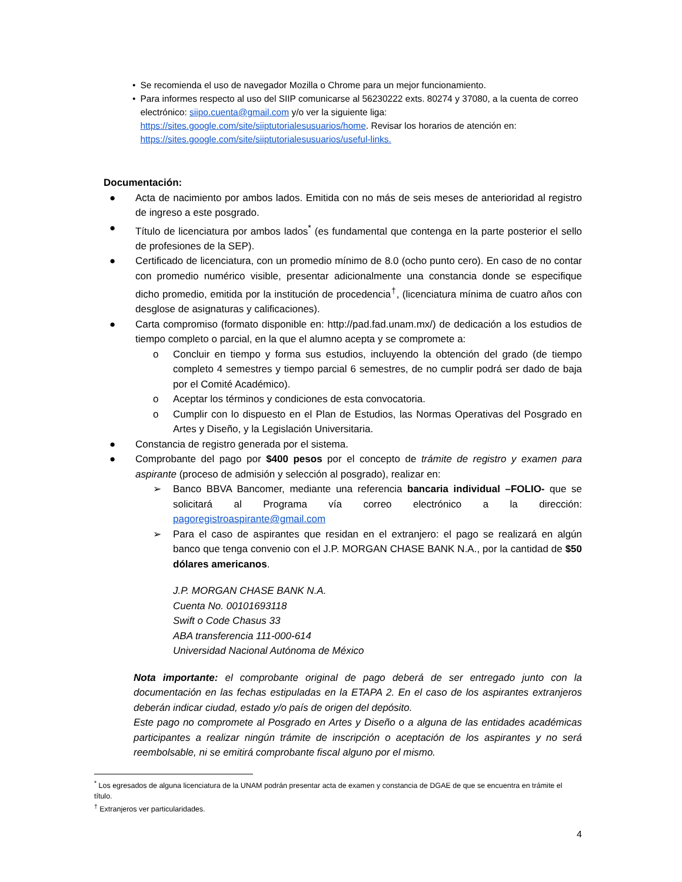• Se recomienda el uso de navegador Mozilla o Chrome para un mejor funcionamiento.
• Para informes respecto al uso del SIIP comunicarse al 56230222 exts. 80274 y 37080, a la cuenta de correo electrónico: siipo.cuenta@gmail.com y/o ver la siguiente liga: https://sites.google.com/site/siiptutorialesusuarios/home. Revisar los horarios de atención en: https://sites.google.com/site/siiptutorialesusuarios/useful-links.
Documentación:
● Acta de nacimiento por ambos lados. Emitida con no más de seis meses de anterioridad al registro de ingreso a este posgrado.
● Título de licenciatura por ambos lados<sup>*</sup> (es fundamental que contenga en la parte posterior el sello de profesiones de la SEP).
● Certificado de licenciatura, con un promedio mínimo de 8.0 (ocho punto cero). En caso de no contar con promedio numérico visible, presentar adicionalmente una constancia donde se especifique dicho promedio, emitida por la institución de procedencia<sup>†</sup>, (licenciatura mínima de cuatro años con desglose de asignaturas y calificaciones).
● Carta compromiso (formato disponible en: http://pad.fad.unam.mx/) de dedicación a los estudios de tiempo completo o parcial, en la que el alumno acepta y se compromete a:
o Concluir en tiempo y forma sus estudios, incluyendo la obtención del grado (de tiempo completo 4 semestres y tiempo parcial 6 semestres, de no cumplir podrá ser dado de baja por el Comité Académico).
o Aceptar los términos y condiciones de esta convocatoria.
o Cumplir con lo dispuesto en el Plan de Estudios, las Normas Operativas del Posgrado en Artes y Diseño, y la Legislación Universitaria.
● Constancia de registro generada por el sistema.
● Comprobante del pago por $400 pesos por el concepto de trámite de registro y examen para aspirante (proceso de admisión y selección al posgrado), realizar en:
➢ Banco BBVA Bancomer, mediante una referencia bancaria individual –FOLIO- que se solicitará al Programa vía correo electrónico a la dirección: pagoregistroaspirante@gmail.com
➢ Para el caso de aspirantes que residan en el extranjero: el pago se realizará en algún banco que tenga convenio con el J.P. MORGAN CHASE BANK N.A., por la cantidad de $50 dólares americanos.
J.P. MORGAN CHASE BANK N.A.
Cuenta No. 00101693118
Swift o Code Chasus 33
ABA transferencia 111-000-614
Universidad Nacional Autónoma de México
Nota importante: el comprobante original de pago deberá de ser entregado junto con la documentación en las fechas estipuladas en la ETAPA 2. En el caso de los aspirantes extranjeros deberán indicar ciudad, estado y/o país de origen del depósito.
Este pago no compromete al Posgrado en Artes y Diseño o a alguna de las entidades académicas participantes a realizar ningún trámite de inscripción o aceptación de los aspirantes y no será reembolsable, ni se emitirá comprobante fiscal alguno por el mismo.
<sup>*</sup> Los egresados de alguna licenciatura de la UNAM podrán presentar acta de examen y constancia de DGAE de que se encuentra en trámite el título.
<sup>†</sup> Extranjeros ver particularidades.
4